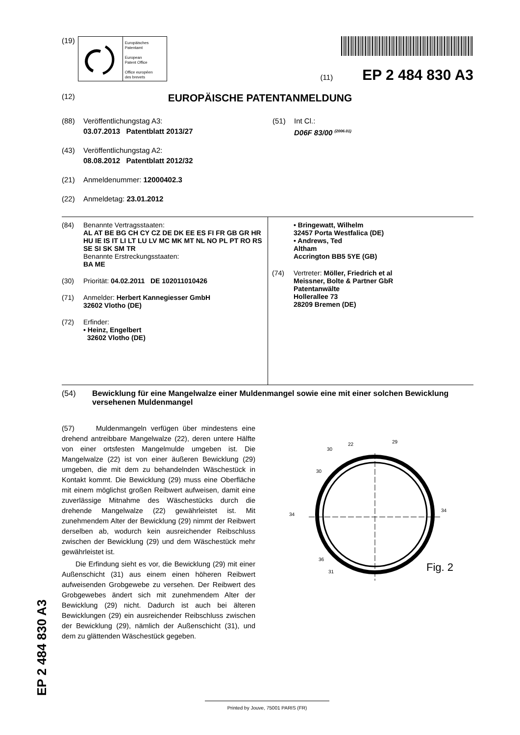(19)
Europäisches
Patentamt
European
Patent Office
Office européen
des brevets
(11) EP 2 484 830 A3
(12) EUROPÄISCHE PATENTANMELDUNG
(88) Veröffentlichungstag A3:
03.07.2013 Patentblatt 2013/27
(43) Veröffentlichungstag A2:
08.08.2012 Patentblatt 2012/32
(21) Anmeldenummer: 12000402.3
(22) Anmeldetag: 23.01.2012
(51) Int Cl.:
D06F 83/00 <sup>(2006.01)</sup>
(84) Benannte Vertragsstaaten:
AL AT BE BG CH CY CZ DE DK EE ES FI FR GB GR HR HU IE IS IT LI LT LU LV MC MK MT NL NO PL PT RO RS SE SI SK SM TR
Benannte Erstreckungsstaaten:
BA ME
(30) Priorität: 04.02.2011 DE 102011010426
(71) Anmelder: Herbert Kannegiesser GmbH
32602 Vlotho (DE)
(72) Erfinder:
• Heinz, Engelbert
32602 Vlotho (DE)
• Bringewatt, Wilhelm
32457 Porta Westfalica (DE)
• Andrews, Ted
Altham
Accrington BB5 5YE (GB)
(74) Vertreter: Möller, Friedrich et al
Meissner, Bolte & Partner GbR
Patentanwälte
Hollerallee 73
28209 Bremen (DE)
(54) Bewicklung für eine Mangelwalze einer Muldenmangel sowie eine mit einer solchen Bewicklung versehenen Muldenmangel
(57) Muldenmangeln verfügen über mindestens eine drehend antreibbare Mangelwalze (22), deren untere Hälfte von einer ortsfesten Mangelmulde umgeben ist. Die Mangelwalze (22) ist von einer äußeren Bewicklung (29) umgeben, die mit dem zu behandelnden Wäschestück in Kontakt kommt. Die Bewicklung (29) muss eine Oberfläche mit einem möglichst großen Reibwert aufweisen, damit eine zuverlässige Mitnahme des Wäschestücks durch die drehende Mangelwalze (22) gewährleistet ist. Mit zunehmendem Alter der Bewicklung (29) nimmt der Reibwert derselben ab, wodurch kein ausreichender Reibschluss zwischen der Bewicklung (29) und dem Wäschestück mehr gewährleistet ist.
Die Erfindung sieht es vor, die Bewicklung (29) mit einer Außenschicht (31) aus einem einen höheren Reibwert aufweisenden Grobgewebe zu versehen. Der Reibwert des Grobgewebes ändert sich mit zunehmendem Alter der Bewicklung (29) nicht. Dadurch ist auch bei älteren Bewicklungen (29) ein ausreichender Reibschluss zwischen der Bewicklung (29), nämlich der Außenschicht (31), und dem zu glättenden Wäschestück gegeben.
22
29
30
30
34
34
36
31
Fig. 2
EP 2 484 830 A3 Printed by Jouve, 75001 PARIS (FR)